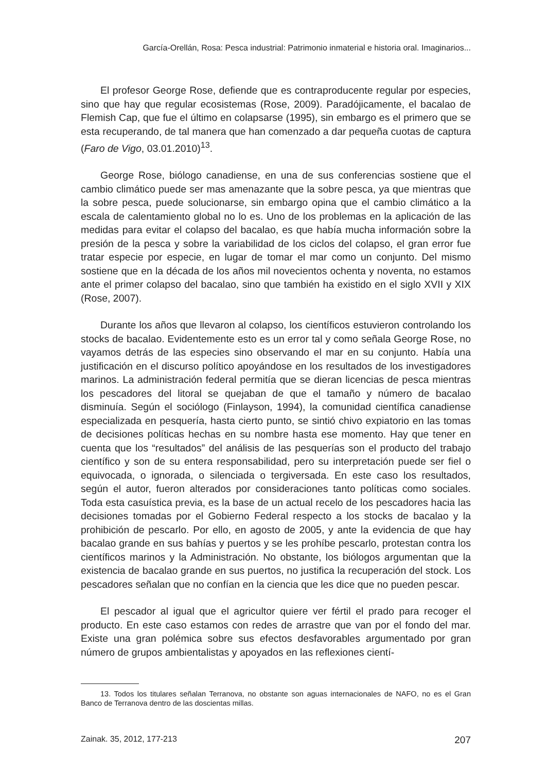García-Orellán, Rosa: Pesca industrial: Patrimonio inmaterial e historia oral. Imaginarios...
El profesor George Rose, defiende que es contraproducente regular por especies, sino que hay que regular ecosistemas (Rose, 2009). Paradójicamente, el bacalao de Flemish Cap, que fue el último en colapsarse (1995), sin embargo es el primero que se esta recuperando, de tal manera que han comenzado a dar pequeña cuotas de captura (Faro de Vigo, 03.01.2010)<sup>13</sup>.
George Rose, biólogo canadiense, en una de sus conferencias sostiene que el cambio climático puede ser mas amenazante que la sobre pesca, ya que mientras que la sobre pesca, puede solucionarse, sin embargo opina que el cambio climático a la escala de calentamiento global no lo es. Uno de los problemas en la aplicación de las medidas para evitar el colapso del bacalao, es que había mucha información sobre la presión de la pesca y sobre la variabilidad de los ciclos del colapso, el gran error fue tratar especie por especie, en lugar de tomar el mar como un conjunto. Del mismo sostiene que en la década de los años mil novecientos ochenta y noventa, no estamos ante el primer colapso del bacalao, sino que también ha existido en el siglo XVII y XIX (Rose, 2007).
Durante los años que llevaron al colapso, los científicos estuvieron controlando los stocks de bacalao. Evidentemente esto es un error tal y como señala George Rose, no vayamos detrás de las especies sino observando el mar en su conjunto. Había una justificación en el discurso político apoyándose en los resultados de los investigadores marinos. La administración federal permitía que se dieran licencias de pesca mientras los pescadores del litoral se quejaban de que el tamaño y número de bacalao disminuía. Según el sociólogo (Finlayson, 1994), la comunidad científica canadiense especializada en pesquería, hasta cierto punto, se sintió chivo expiatorio en las tomas de decisiones políticas hechas en su nombre hasta ese momento. Hay que tener en cuenta que los “resultados” del análisis de las pesquerías son el producto del trabajo científico y son de su entera responsabilidad, pero su interpretación puede ser fiel o equivocada, o ignorada, o silenciada o tergiversada. En este caso los resultados, según el autor, fueron alterados por consideraciones tanto políticas como sociales. Toda esta casuística previa, es la base de un actual recelo de los pescadores hacia las decisiones tomadas por el Gobierno Federal respecto a los stocks de bacalao y la prohibición de pescarlo. Por ello, en agosto de 2005, y ante la evidencia de que hay bacalao grande en sus bahías y puertos y se les prohíbe pescarlo, protestan contra los científicos marinos y la Administración. No obstante, los biólogos argumentan que la existencia de bacalao grande en sus puertos, no justifica la recuperación del stock. Los pescadores señalan que no confían en la ciencia que les dice que no pueden pescar.
El pescador al igual que el agricultor quiere ver fértil el prado para recoger el producto. En este caso estamos con redes de arrastre que van por el fondo del mar. Existe una gran polémica sobre sus efectos desfavorables argumentado por gran número de grupos ambientalistas y apoyados en las reflexiones cientí-
13. Todos los titulares señalan Terranova, no obstante son aguas internacionales de NAFO, no es el Gran Banco de Terranova dentro de las doscientas millas.
Zainak. 35, 2012, 177-213 207